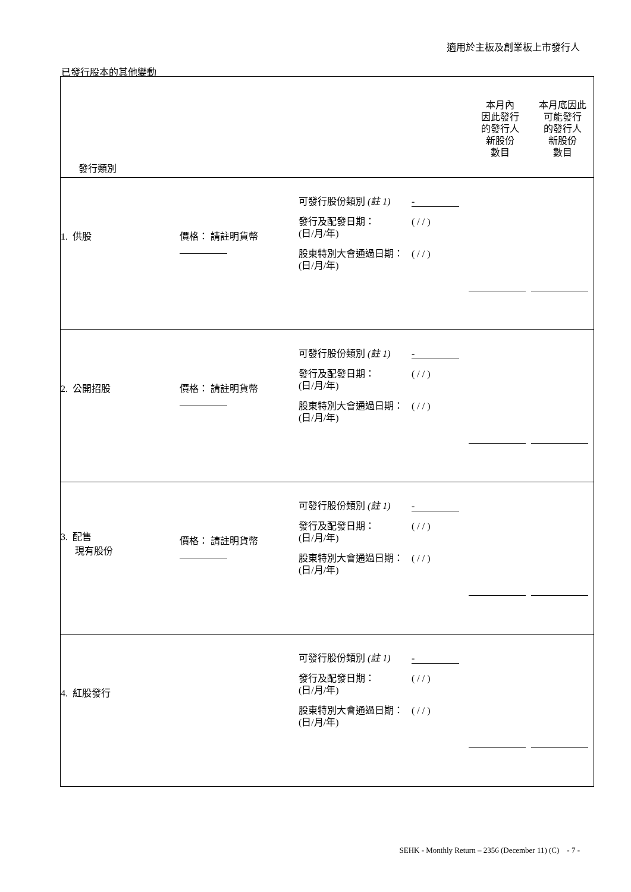適用於主板及創業板上市發行人
已發行股本的其他變動
| 發行類別 | | | 本月內 因此發行 的發行人 新股份 數目 | 本月底因此 可能發行 的發行人 新股份 數目 |
| 1. 供股 | 價格： 請註明貨幣 | 可發行股份類別 (註 1) - 發行及配發日期： (日/月/年) ( / / ) 股東特別大會通過日期： (日/月/年) ( / / ) | | |
| 2. 公開招股 | 價格： 請註明貨幣 | 可發行股份類別 (註 1) - 發行及配發日期： (日/月/年) ( / / ) 股東特別大會通過日期： (日/月/年) ( / / ) | | |
| 3. 配售 現有股份 | 價格： 請註明貨幣 | 可發行股份類別 (註 1) - 發行及配發日期： (日/月/年) ( / / ) 股東特別大會通過日期： (日/月/年) ( / / ) | | |
| 4. 紅股發行 | | 可發行股份類別 (註 1) - 發行及配發日期： (日/月/年) ( / / ) 股東特別大會通過日期： (日/月/年) ( / / ) | | |
SEHK - Monthly Return – 2356 (December 11) (C) - 7 -